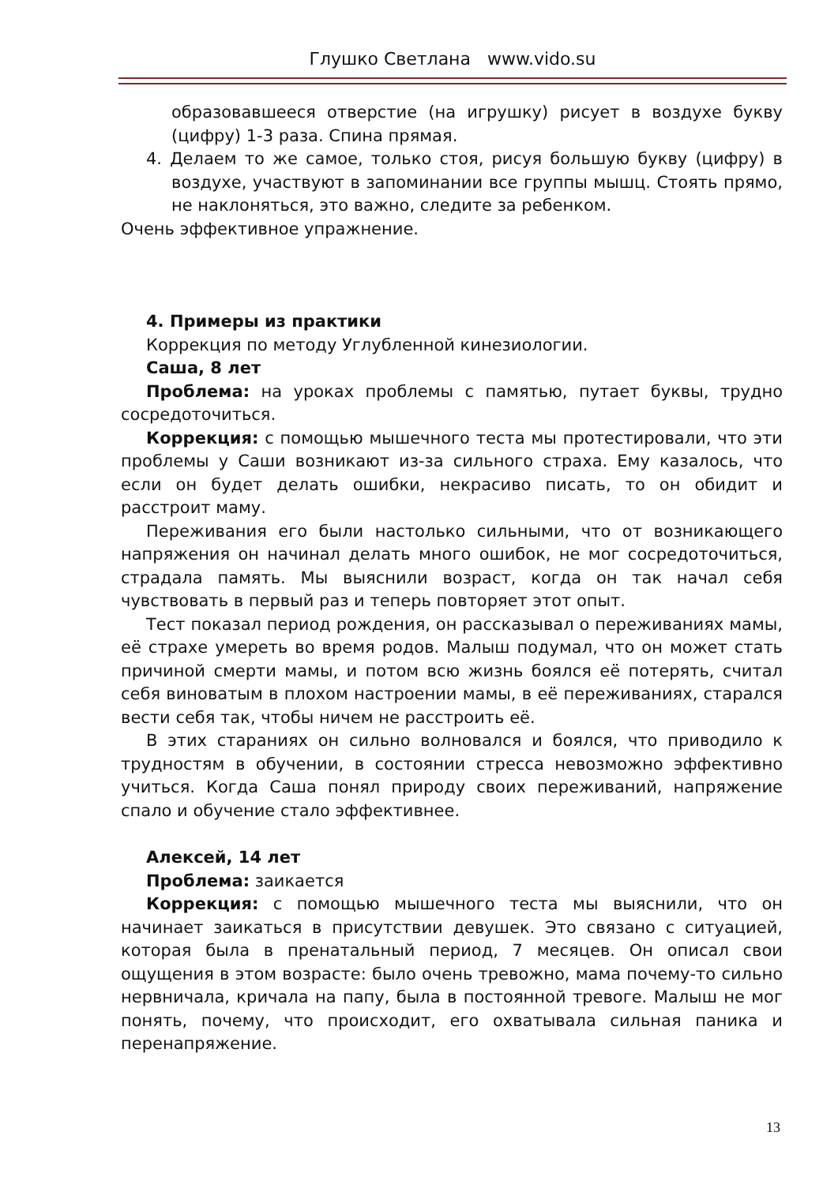Глушко Светлана www.vido.su
образовавшееся отверстие (на игрушку) рисует в воздухе букву (цифру) 1-3 раза. Спина прямая.
4. Делаем то же самое, только стоя, рисуя большую букву (цифру) в воздухе, участвуют в запоминании все группы мышц. Стоять прямо, не наклоняться, это важно, следите за ребенком.
Очень эффективное упражнение.
4. Примеры из практики
Коррекция по методу Углубленной кинезиологии.
Саша, 8 лет
Проблема: на уроках проблемы с памятью, путает буквы, трудно сосредоточиться.
Коррекция: с помощью мышечного теста мы протестировали, что эти проблемы у Саши возникают из-за сильного страха. Ему казалось, что если он будет делать ошибки, некрасиво писать, то он обидит и расстроит маму.
Переживания его были настолько сильными, что от возникающего напряжения он начинал делать много ошибок, не мог сосредоточиться, страдала память. Мы выяснили возраст, когда он так начал себя чувствовать в первый раз и теперь повторяет этот опыт.
Тест показал период рождения, он рассказывал о переживаниях мамы, её страхе умереть во время родов. Малыш подумал, что он может стать причиной смерти мамы, и потом всю жизнь боялся её потерять, считал себя виноватым в плохом настроении мамы, в её переживаниях, старался вести себя так, чтобы ничем не расстроить её.
В этих стараниях он сильно волновался и боялся, что приводило к трудностям в обучении, в состоянии стресса невозможно эффективно учиться. Когда Саша понял природу своих переживаний, напряжение спало и обучение стало эффективнее.
Алексей, 14 лет
Проблема: заикается
Коррекция: с помощью мышечного теста мы выяснили, что он начинает заикаться в присутствии девушек. Это связано с ситуацией, которая была в пренатальный период, 7 месяцев. Он описал свои ощущения в этом возрасте: было очень тревожно, мама почему-то сильно нервничала, кричала на папу, была в постоянной тревоге. Малыш не мог понять, почему, что происходит, его охватывала сильная паника и перенапряжение.
13